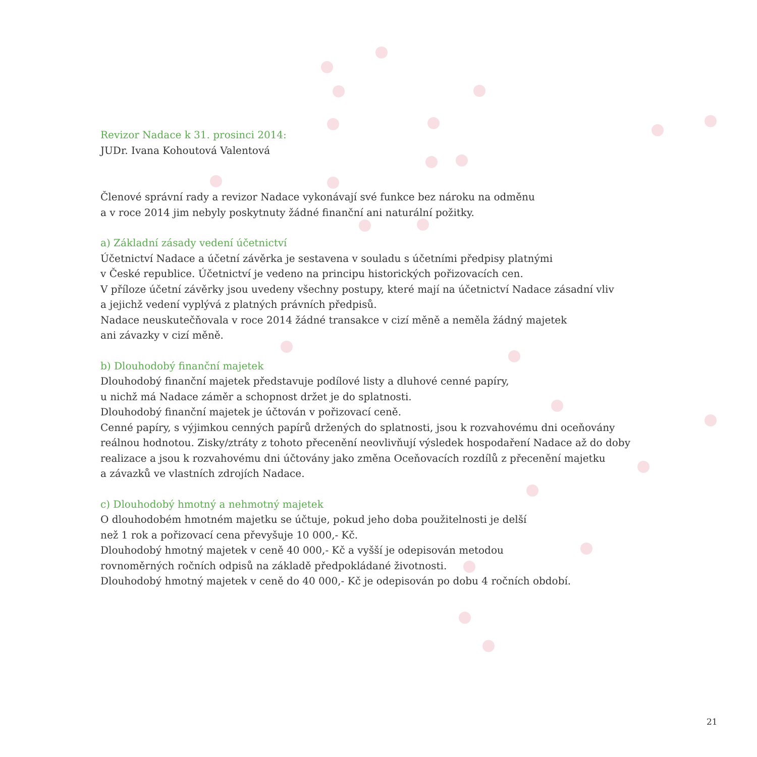Revizor Nadace k 31. prosinci 2014:
JUDr. Ivana Kohoutová Valentová
Členové správní rady a revizor Nadace vykonávají své funkce bez nároku na odměnu
a v roce 2014 jim nebyly poskytnuty žádné finanční ani naturální požitky.
a) Základní zásady vedení účetnictví
Účetnictví Nadace a účetní závěrka je sestavena v souladu s účetními předpisy platnými
v České republice. Účetnictví je vedeno na principu historických pořizovacích cen.
V příloze účetní závěrky jsou uvedeny všechny postupy, které mají na účetnictví Nadace zásadní vliv
a jejichž vedení vyplývá z platných právních předpisů.
Nadace neuskutečňovala v roce 2014 žádné transakce v cizí měně a neměla žádný majetek
ani závazky v cizí měně.
b) Dlouhodobý finanční majetek
Dlouhodobý finanční majetek představuje podílové listy a dluhové cenné papíry,
u nichž má Nadace záměr a schopnost držet je do splatnosti.
Dlouhodobý finanční majetek je účtován v pořizovací ceně.
Cenné papíry, s výjimkou cenných papírů držených do splatnosti, jsou k rozvahovému dni oceňovány
reálnou hodnotou. Zisky/ztráty z tohoto přecenění neovlivňují výsledek hospodaření Nadace až do doby
realizace a jsou k rozvahovému dni účtovány jako změna Oceňovacích rozdílů z přecenění majetku
a závazků ve vlastních zdrojích Nadace.
c) Dlouhodobý hmotný a nehmotný majetek
O dlouhodobém hmotném majetku se účtuje, pokud jeho doba použitelnosti je delší
než 1 rok a pořizovací cena převyšuje 10 000,- Kč.
Dlouhodobý hmotný majetek v ceně 40 000,- Kč a vyšší je odepisován metodou
rovnoměrných ročních odpisů na základě předpokládané životnosti.
Dlouhodobý hmotný majetek v ceně do 40 000,- Kč je odepisován po dobu 4 ročních období.
21